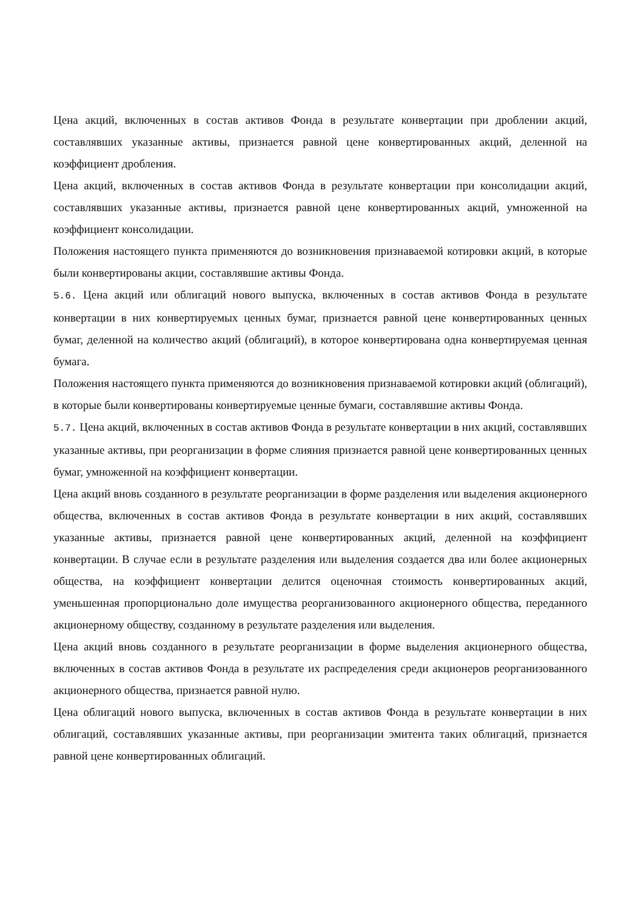Цена акций, включенных в состав активов Фонда в результате конвертации при дроблении акций, составлявших указанные активы, признается равной цене конвертированных акций, деленной на коэффициент дробления.
Цена акций, включенных в состав активов Фонда в результате конвертации при консолидации акций, составлявших указанные активы, признается равной цене конвертированных акций, умноженной на коэффициент консолидации.
Положения настоящего пункта применяются до возникновения признаваемой котировки акций, в которые были конвертированы акции, составлявшие активы Фонда.
5.6. Цена акций или облигаций нового выпуска, включенных в состав активов Фонда в результате конвертации в них конвертируемых ценных бумаг, признается равной цене конвертированных ценных бумаг, деленной на количество акций (облигаций), в которое конвертирована одна конвертируемая ценная бумага.
Положения настоящего пункта применяются до возникновения признаваемой котировки акций (облигаций), в которые были конвертированы конвертируемые ценные бумаги, составлявшие активы Фонда.
5.7. Цена акций, включенных в состав активов Фонда в результате конвертации в них акций, составлявших указанные активы, при реорганизации в форме слияния признается равной цене конвертированных ценных бумаг, умноженной на коэффициент конвертации.
Цена акций вновь созданного в результате реорганизации в форме разделения или выделения акционерного общества, включенных в состав активов Фонда в результате конвертации в них акций, составлявших указанные активы, признается равной цене конвертированных акций, деленной на коэффициент конвертации. В случае если в результате разделения или выделения создается два или более акционерных общества, на коэффициент конвертации делится оценочная стоимость конвертированных акций, уменьшенная пропорционально доле имущества реорганизованного акционерного общества, переданного акционерному обществу, созданному в результате разделения или выделения.
Цена акций вновь созданного в результате реорганизации в форме выделения акционерного общества, включенных в состав активов Фонда в результате их распределения среди акционеров реорганизованного акционерного общества, признается равной нулю.
Цена облигаций нового выпуска, включенных в состав активов Фонда в результате конвертации в них облигаций, составлявших указанные активы, при реорганизации эмитента таких облигаций, признается равной цене конвертированных облигаций.